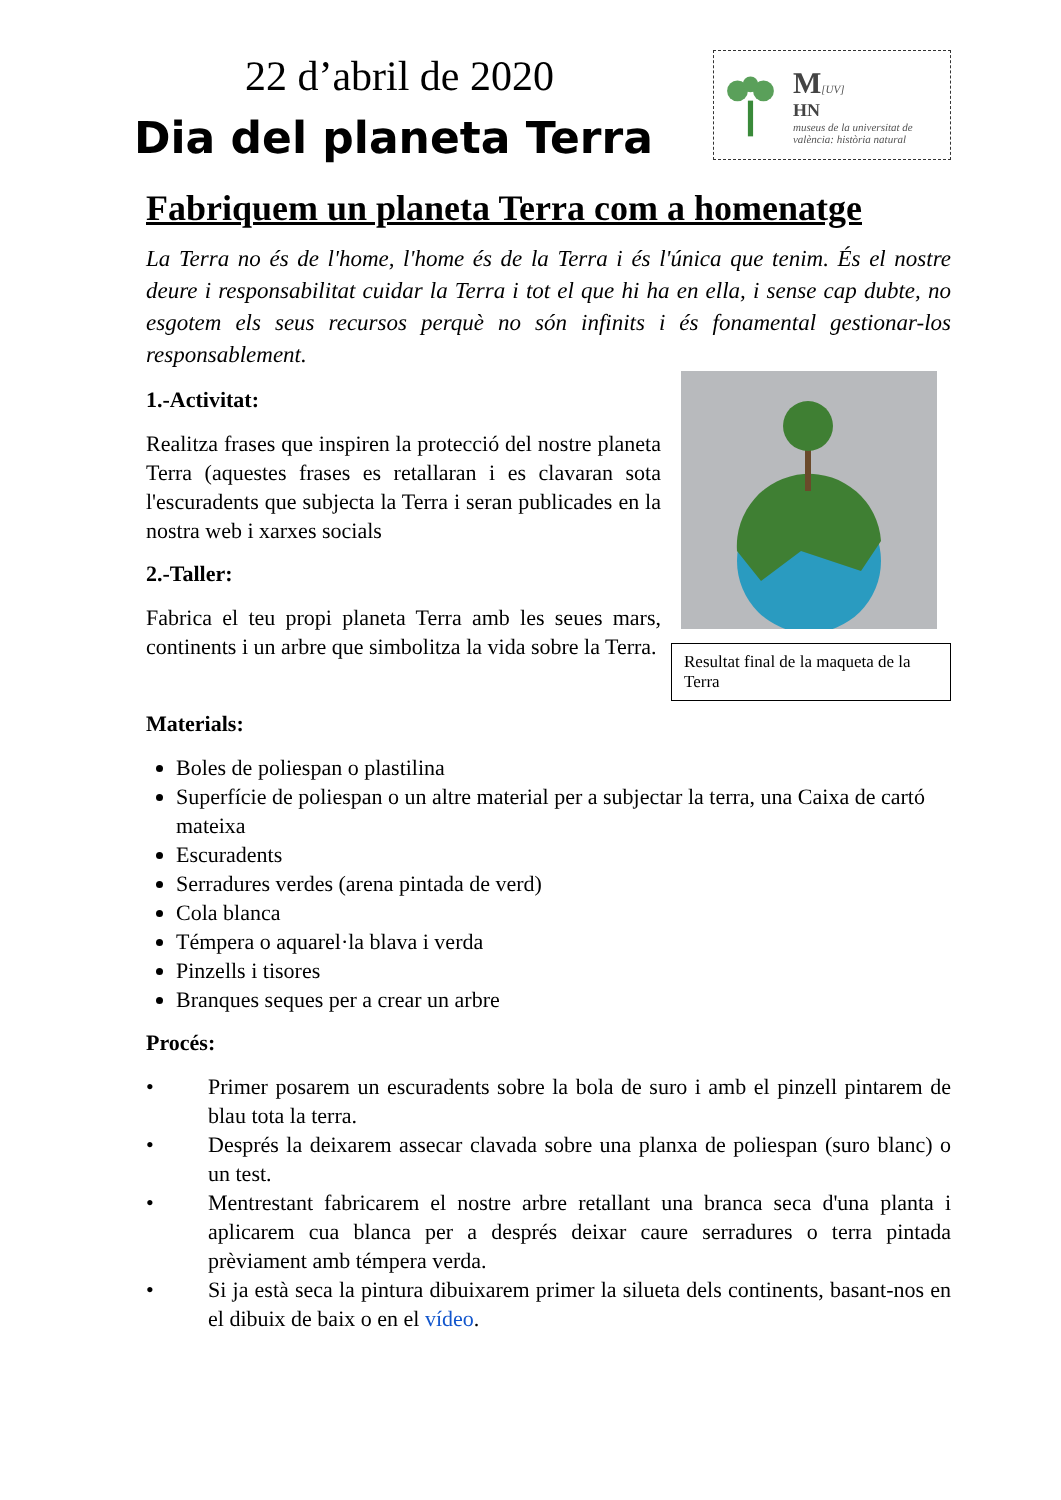22 d’abril de 2020
Dia del planeta Terra
M[UV]
HN
museus de la universitat de valència: història natural
Fabriquem un planeta Terra com a homenatge
La Terra no és de l'home, l'home és de la Terra i és l'única que tenim. És el nostre deure i responsabilitat cuidar la Terra i tot el que hi ha en ella, i sense cap dubte, no esgotem els seus recursos perquè no són infinits i és fonamental gestionar-los responsablement.
Resultat final de la maqueta de la Terra
1.-Activitat:
Realitza frases que inspiren la protecció del nostre planeta Terra (aquestes frases es retallaran i es clavaran sota l'escuradents que subjecta la Terra i seran publicades en la nostra web i xarxes socials
2.-Taller:
Fabrica el teu propi planeta Terra amb les seues mars, continents i un arbre que simbolitza la vida sobre la Terra.
Materials:
Boles de poliespan o plastilina
Superfície de poliespan o un altre material per a subjectar la terra, una Caixa de cartó mateixa
Escuradents
Serradures verdes (arena pintada de verd)
Cola blanca
Témpera o aquarel·la blava i verda
Pinzells i tisores
Branques seques per a crear un arbre
Procés:
• Primer posarem un escuradents sobre la bola de suro i amb el pinzell pintarem de blau tota la terra.
• Després la deixarem assecar clavada sobre una planxa de poliespan (suro blanc) o un test.
• Mentrestant fabricarem el nostre arbre retallant una branca seca d'una planta i aplicarem cua blanca per a després deixar caure serradures o terra pintada prèviament amb témpera verda.
• Si ja està seca la pintura dibuixarem primer la silueta dels continents, basant-nos en el dibuix de baix o en el vídeo.